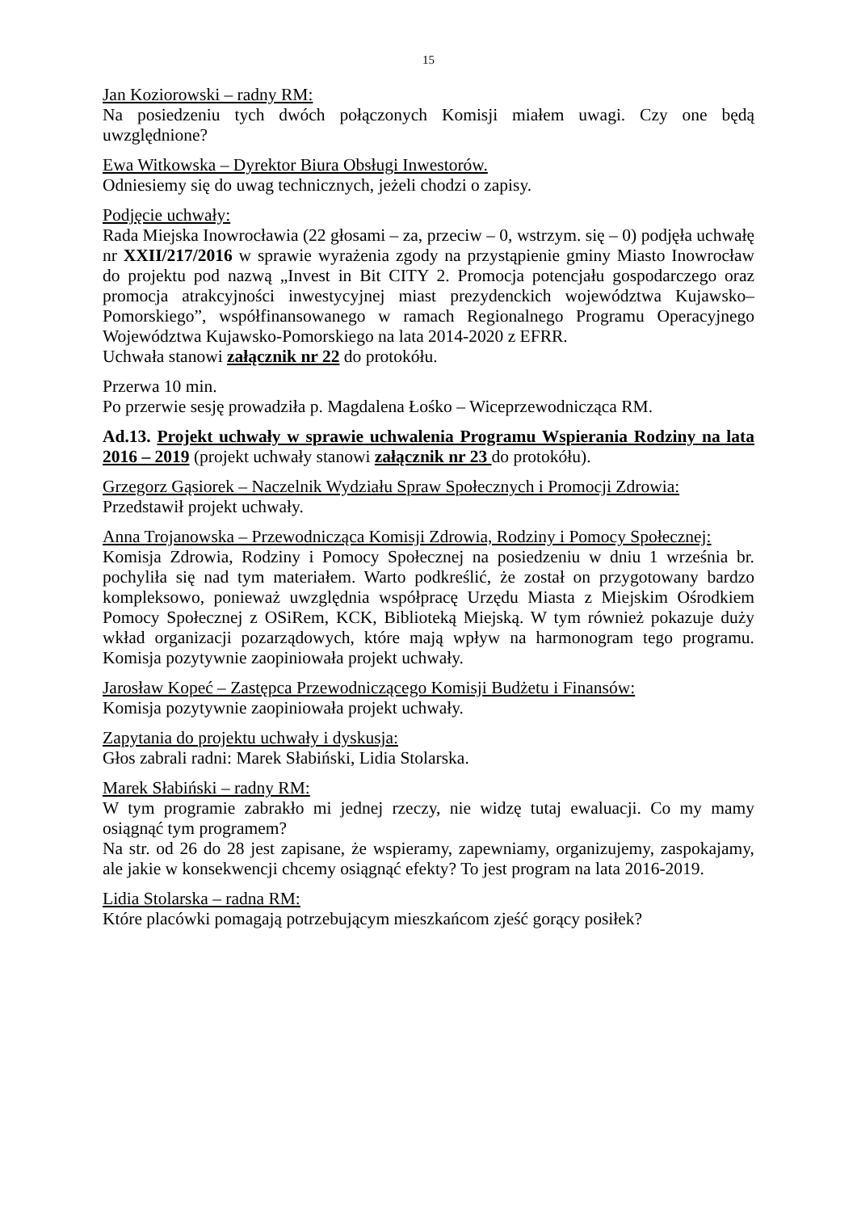15
Jan Koziorowski – radny RM:
Na posiedzeniu tych dwóch połączonych Komisji miałem uwagi. Czy one będą uwzględnione?
Ewa Witkowska – Dyrektor Biura Obsługi Inwestorów.
Odniesiemy się do uwag technicznych, jeżeli chodzi o zapisy.
Podjęcie uchwały:
Rada Miejska Inowrocławia (22 głosami – za, przeciw – 0, wstrzym. się – 0) podjęła uchwałę nr XXII/217/2016 w sprawie wyrażenia zgody na przystąpienie gminy Miasto Inowrocław do projektu pod nazwą „Invest in Bit CITY 2. Promocja potencjału gospodarczego oraz promocja atrakcyjności inwestycyjnej miast prezydenckich województwa Kujawsko–Pomorskiego”, współfinansowanego w ramach Regionalnego Programu Operacyjnego Województwa Kujawsko-Pomorskiego na lata 2014-2020 z EFRR.
Uchwała stanowi załącznik nr 22 do protokółu.
Przerwa 10 min.
Po przerwie sesję prowadziła p. Magdalena Łośko – Wiceprzewodnicząca RM.
Ad.13. Projekt uchwały w sprawie uchwalenia Programu Wspierania Rodziny na lata 2016 – 2019 (projekt uchwały stanowi załącznik nr 23 do protokółu).
Grzegorz Gąsiorek – Naczelnik Wydziału Spraw Społecznych i Promocji Zdrowia:
Przedstawił projekt uchwały.
Anna Trojanowska – Przewodnicząca Komisji Zdrowia, Rodziny i Pomocy Społecznej:
Komisja Zdrowia, Rodziny i Pomocy Społecznej na posiedzeniu w dniu 1 września br. pochyliła się nad tym materiałem. Warto podkreślić, że został on przygotowany bardzo kompleksowo, ponieważ uwzględnia współpracę Urzędu Miasta z Miejskim Ośrodkiem Pomocy Społecznej z OSiRem, KCK, Biblioteką Miejską. W tym również pokazuje duży wkład organizacji pozarządowych, które mają wpływ na harmonogram tego programu. Komisja pozytywnie zaopiniowała projekt uchwały.
Jarosław Kopeć – Zastępca Przewodniczącego Komisji Budżetu i Finansów:
Komisja pozytywnie zaopiniowała projekt uchwały.
Zapytania do projektu uchwały i dyskusja:
Głos zabrali radni: Marek Słabiński, Lidia Stolarska.
Marek Słabiński – radny RM:
W tym programie zabrakło mi jednej rzeczy, nie widzę tutaj ewaluacji. Co my mamy osiągnąć tym programem?
Na str. od 26 do 28 jest zapisane, że wspieramy, zapewniamy, organizujemy, zaspokajamy, ale jakie w konsekwencji chcemy osiągnąć efekty? To jest program na lata 2016-2019.
Lidia Stolarska – radna RM:
Które placówki pomagają potrzebującym mieszkańcom zjeść gorący posiłek?